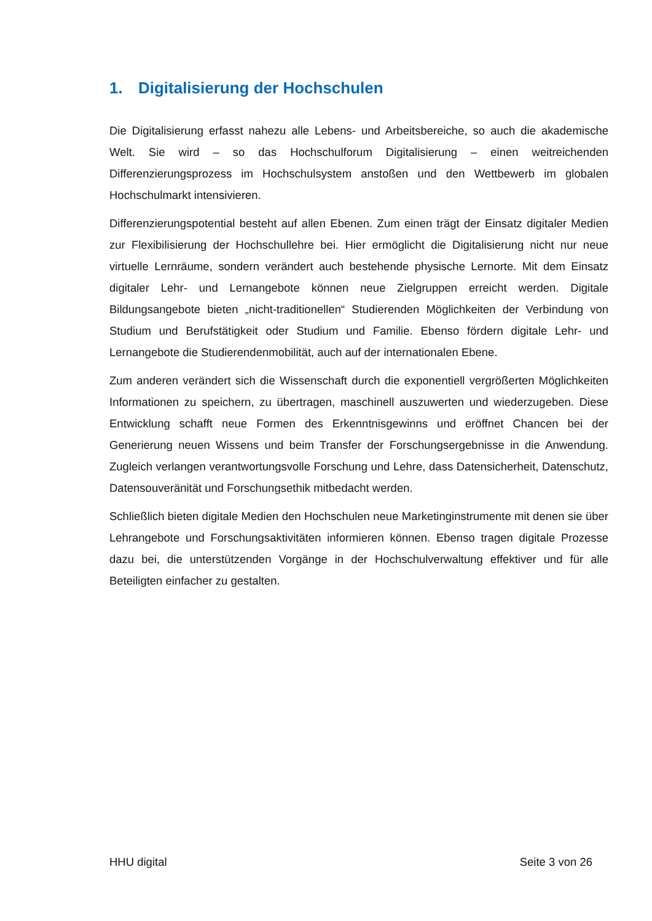1. Digitalisierung der Hochschulen
Die Digitalisierung erfasst nahezu alle Lebens- und Arbeitsbereiche, so auch die akademische Welt. Sie wird – so das Hochschulforum Digitalisierung – einen weitreichenden Differenzierungsprozess im Hochschulsystem anstoßen und den Wettbewerb im globalen Hochschulmarkt intensivieren.
Differenzierungspotential besteht auf allen Ebenen. Zum einen trägt der Einsatz digitaler Medien zur Flexibilisierung der Hochschullehre bei. Hier ermöglicht die Digitalisierung nicht nur neue virtuelle Lernräume, sondern verändert auch bestehende physische Lernorte. Mit dem Einsatz digitaler Lehr- und Lernangebote können neue Zielgruppen erreicht werden. Digitale Bildungsangebote bieten „nicht-traditionellen“ Studierenden Möglichkeiten der Verbindung von Studium und Berufstätigkeit oder Studium und Familie. Ebenso fördern digitale Lehr- und Lernangebote die Studierendenmobilität, auch auf der internationalen Ebene.
Zum anderen verändert sich die Wissenschaft durch die exponentiell vergrößerten Möglichkeiten Informationen zu speichern, zu übertragen, maschinell auszuwerten und wiederzugeben. Diese Entwicklung schafft neue Formen des Erkenntnisgewinns und eröffnet Chancen bei der Generierung neuen Wissens und beim Transfer der Forschungsergebnisse in die Anwendung. Zugleich verlangen verantwortungsvolle Forschung und Lehre, dass Datensicherheit, Datenschutz, Datensouveränität und Forschungsethik mitbedacht werden.
Schließlich bieten digitale Medien den Hochschulen neue Marketinginstrumente mit denen sie über Lehrangebote und Forschungsaktivitäten informieren können. Ebenso tragen digitale Prozesse dazu bei, die unterstützenden Vorgänge in der Hochschulverwaltung effektiver und für alle Beteiligten einfacher zu gestalten.
HHU digital Seite 3 von 26